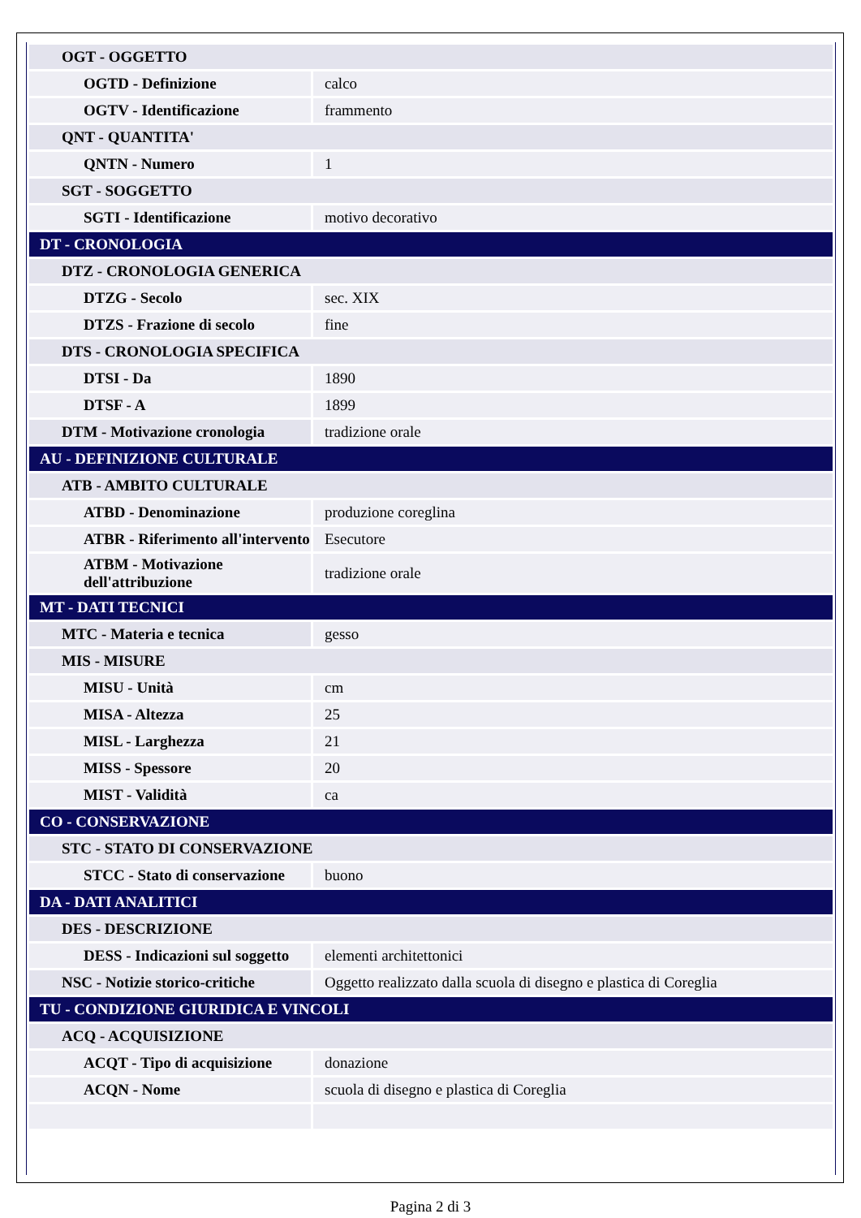| OGT - OGGETTO | |
| OGTD - Definizione | calco |
| OGTV - Identificazione | frammento |
| QNT - QUANTITA' | |
| QNTN - Numero | 1 |
| SGT - SOGGETTO | |
| SGTI - Identificazione | motivo decorativo |
| DT - CRONOLOGIA | |
| DTZ - CRONOLOGIA GENERICA | |
| DTZG - Secolo | sec. XIX |
| DTZS - Frazione di secolo | fine |
| DTS - CRONOLOGIA SPECIFICA | |
| DTSI - Da | 1890 |
| DTSF - A | 1899 |
| DTM - Motivazione cronologia | tradizione orale |
| AU - DEFINIZIONE CULTURALE | |
| ATB - AMBITO CULTURALE | |
| ATBD - Denominazione | produzione coreglina |
| ATBR - Riferimento all'intervento | Esecutore |
| ATBM - Motivazione dell'attribuzione | tradizione orale |
| MT - DATI TECNICI | |
| MTC - Materia e tecnica | gesso |
| MIS - MISURE | |
| MISU - Unità | cm |
| MISA - Altezza | 25 |
| MISL - Larghezza | 21 |
| MISS - Spessore | 20 |
| MIST - Validità | ca |
| CO - CONSERVAZIONE | |
| STC - STATO DI CONSERVAZIONE | |
| STCC - Stato di conservazione | buono |
| DA - DATI ANALITICI | |
| DES - DESCRIZIONE | |
| DESS - Indicazioni sul soggetto | elementi architettonici |
| NSC - Notizie storico-critiche | Oggetto realizzato dalla scuola di disegno e plastica di Coreglia |
| TU - CONDIZIONE GIURIDICA E VINCOLI | |
| ACQ - ACQUISIZIONE | |
| ACQT - Tipo di acquisizione | donazione |
| ACQN - Nome | scuola di disegno e plastica di Coreglia |
Pagina 2 di 3